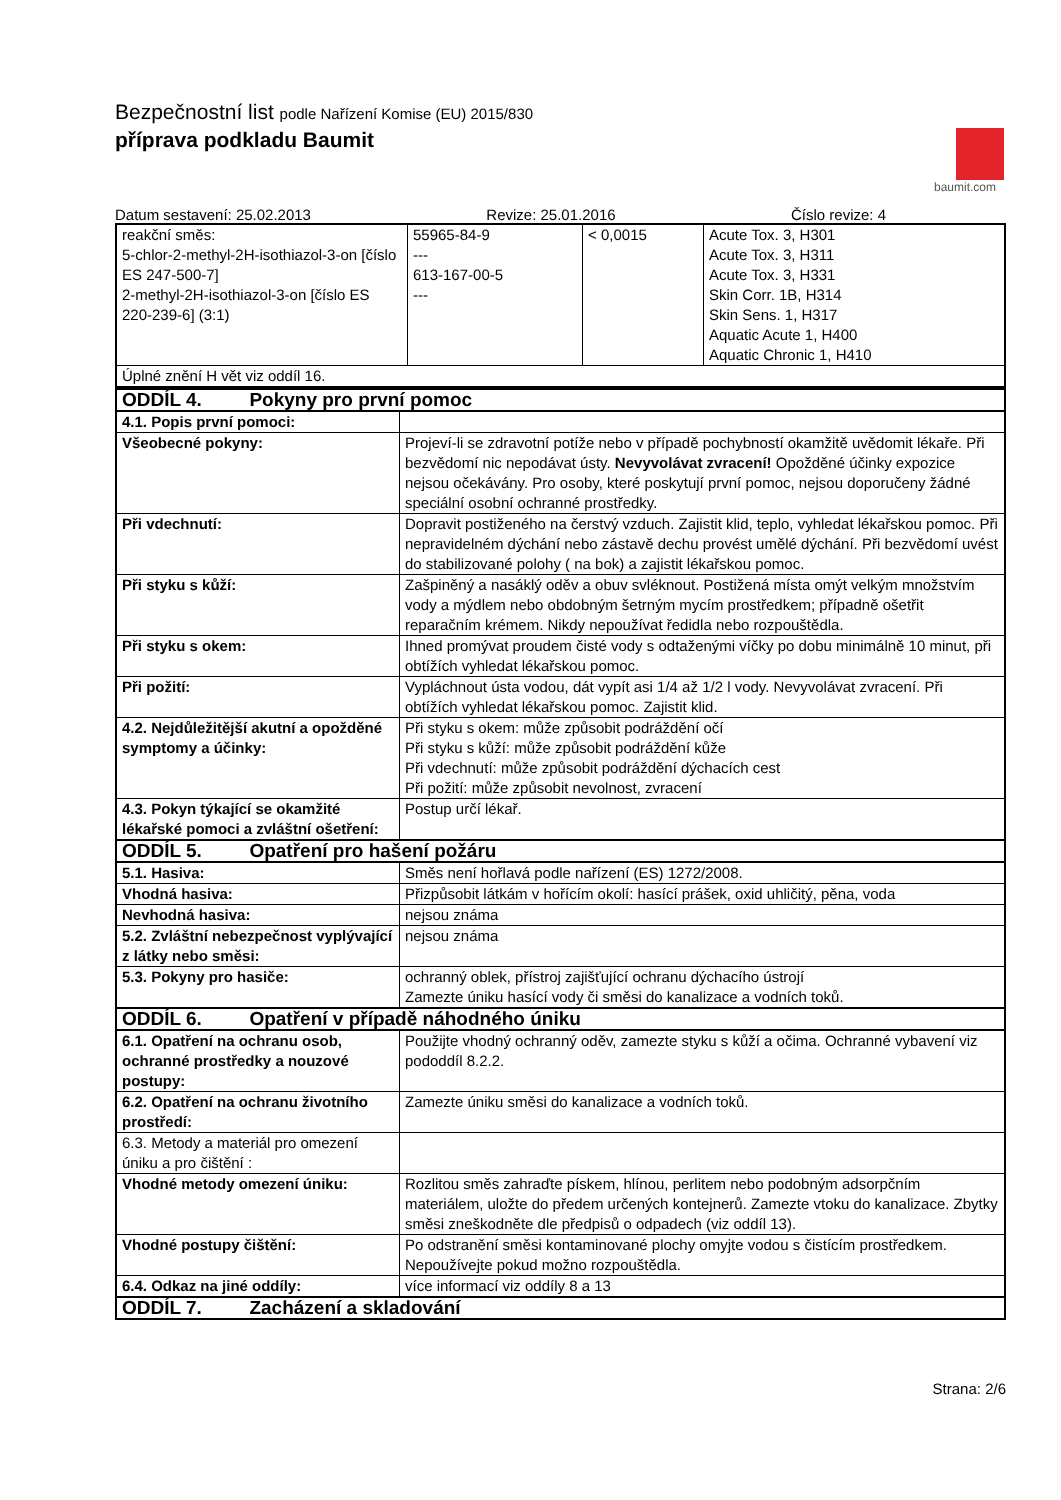Bezpečnostní list podle Nařízení Komise (EU) 2015/830
příprava podkladu Baumit
baumit.com
Datum sestavení: 25.02.2013 Revize: 25.01.2016 Číslo revize: 4
| reakční směs: 5-chlor-2-methyl-2H-isothiazol-3-on [číslo ES 247-500-7] 2-methyl-2H-isothiazol-3-on [číslo ES 220-239-6] (3:1) | 55965-84-9 --- 613-167-00-5 --- | < 0,0015 | Acute Tox. 3, H301 Acute Tox. 3, H311 Acute Tox. 3, H331 Skin Corr. 1B, H314 Skin Sens. 1, H317 Aquatic Acute 1, H400 Aquatic Chronic 1, H410 |
| Úplné znění H vět viz oddíl 16. | | | |
| ODDÍL 4. Pokyny pro první pomoc | |
| 4.1. Popis první pomoci: | |
| Všeobecné pokyny: | Projeví-li se zdravotní potíže nebo v případě pochybností okamžitě uvědomit lékaře. Při bezvědomí nic nepodávat ústy. Nevyvolávat zvracení! Opožděné účinky expozice nejsou očekávány. Pro osoby, které poskytují první pomoc, nejsou doporučeny žádné speciální osobní ochranné prostředky. |
| Při vdechnutí: | Dopravit postiženého na čerstvý vzduch. Zajistit klid, teplo, vyhledat lékařskou pomoc. Při nepravidelném dýchání nebo zástavě dechu provést umělé dýchání. Při bezvědomí uvést do stabilizované polohy ( na bok) a zajistit lékařskou pomoc. |
| Při styku s kůží: | Zašpiněný a nasáklý oděv a obuv svléknout. Postižená místa omýt velkým množstvím vody a mýdlem nebo obdobným šetrným mycím prostředkem; případně ošetřit reparačním krémem. Nikdy nepoužívat ředidla nebo rozpouštědla. |
| Při styku s okem: | Ihned promývat proudem čisté vody s odtaženými víčky po dobu minimálně 10 minut, při obtížích vyhledat lékařskou pomoc. |
| Při požití: | Vypláchnout ústa vodou, dát vypít asi 1/4 až 1/2 l vody. Nevyvolávat zvracení. Při obtížích vyhledat lékařskou pomoc. Zajistit klid. |
| 4.2. Nejdůležitější akutní a opožděné symptomy a účinky: | Při styku s okem: může způsobit podráždění očí Při styku s kůží: může způsobit podráždění kůže Při vdechnutí: může způsobit podráždění dýchacích cest Při požití: může způsobit nevolnost, zvracení |
| 4.3. Pokyn týkající se okamžité lékařské pomoci a zvláštní ošetření: | Postup určí lékař. |
| ODDÍL 5. Opatření pro hašení požáru | |
| 5.1. Hasiva: | Směs není hořlavá podle nařízení (ES) 1272/2008. |
| Vhodná hasiva: | Přizpůsobit látkám v hořícím okolí: hasící prášek, oxid uhličitý, pěna, voda |
| Nevhodná hasiva: | nejsou známa |
| 5.2. Zvláštní nebezpečnost vyplývající z látky nebo směsi: | nejsou známa |
| 5.3. Pokyny pro hasiče: | ochranný oblek, přístroj zajišťující ochranu dýchacího ústrojí Zamezte úniku hasící vody či směsi do kanalizace a vodních toků. |
| ODDÍL 6. Opatření v případě náhodného úniku | |
| 6.1. Opatření na ochranu osob, ochranné prostředky a nouzové postupy: | Použijte vhodný ochranný oděv, zamezte styku s kůží a očima. Ochranné vybavení viz pododdíl 8.2.2. |
| 6.2. Opatření na ochranu životního prostředí: | Zamezte úniku směsi do kanalizace a vodních toků. |
| 6.3. Metody a materiál pro omezení úniku a pro čištění : | |
| Vhodné metody omezení úniku: | Rozlitou směs zahraďte pískem, hlínou, perlitem nebo podobným adsorpčním materiálem, uložte do předem určených kontejnerů. Zamezte vtoku do kanalizace. Zbytky směsi zneškodněte dle předpisů o odpadech (viz oddíl 13). |
| Vhodné postupy čištění: | Po odstranění směsi kontaminované plochy omyjte vodou s čistícím prostředkem. Nepoužívejte pokud možno rozpouštědla. |
| 6.4. Odkaz na jiné oddíly: | více informací viz oddíly 8 a 13 |
| ODDÍL 7. Zacházení a skladování | |
Strana: 2/6